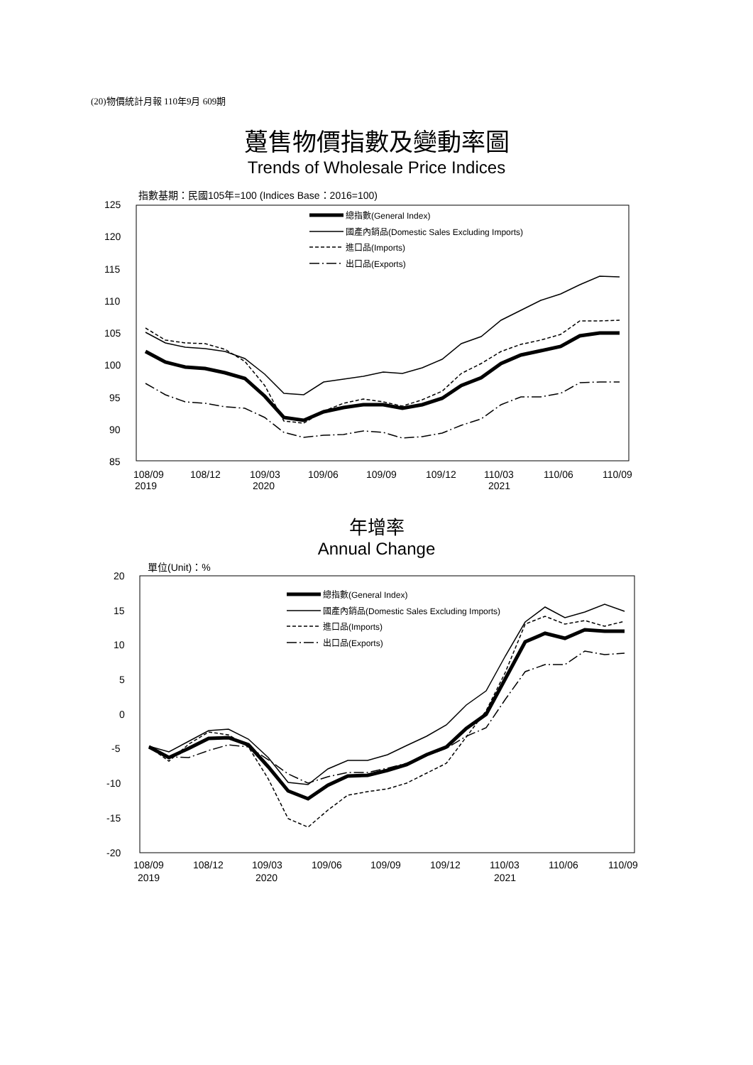(20)物價統計月報 110年9月 609期
躉售物價指數及變動率圖
Trends of Wholesale Price Indices
指數基期：民國105年=100 (Indices Base：2016=100)
125
120
115
110
105
100
95
90
85
108/09
2019
108/12
109/03
2020
109/06
109/09
109/12
110/03
2021
110/06
110/09
總指數(General Index)
國產內銷品(Domestic Sales Excluding Imports)
進口品(Imports)
出口品(Exports)
年增率
Annual Change
單位(Unit)：%
20
15
10
5
0
-5
-10
-15
-20
108/09
2019
108/12
109/03
2020
109/06
109/09
109/12
110/03
2021
110/06
110/09
總指數(General Index)
國產內銷品(Domestic Sales Excluding Imports)
進口品(Imports)
出口品(Exports)